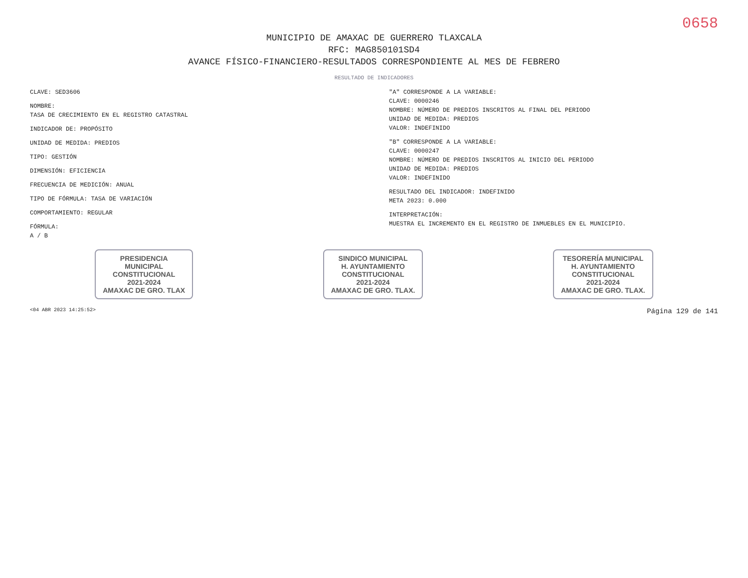0658
MUNICIPIO DE AMAXAC DE GUERRERO TLAXCALA
RFC: MAG850101SD4
AVANCE FÍSICO-FINANCIERO-RESULTADOS CORRESPONDIENTE AL MES DE FEBRERO
RESULTADO DE INDICADORES
CLAVE: SED3606
NOMBRE:
TASA DE CRECIMIENTO EN EL REGISTRO CATASTRAL
INDICADOR DE: PROPÓSITO
UNIDAD DE MEDIDA: PREDIOS
TIPO: GESTIÓN
DIMENSIÓN: EFICIENCIA
FRECUENCIA DE MEDICIÓN: ANUAL
TIPO DE FÓRMULA: TASA DE VARIACIÓN
COMPORTAMIENTO: REGULAR
FÓRMULA:
A / B
"A" CORRESPONDE A LA VARIABLE:
CLAVE: 0000246
NOMBRE: NÚMERO DE PREDIOS INSCRITOS AL FINAL DEL PERIODO
UNIDAD DE MEDIDA: PREDIOS
VALOR: INDEFINIDO
"B" CORRESPONDE A LA VARIABLE:
CLAVE: 0000247
NOMBRE: NÚMERO DE PREDIOS INSCRITOS AL INICIO DEL PERIODO
UNIDAD DE MEDIDA: PREDIOS
VALOR: INDEFINIDO
RESULTADO DEL INDICADOR: INDEFINIDO
META 2023: 0.000
INTERPRETACIÓN:
MUESTRA EL INCREMENTO EN EL REGISTRO DE INMUEBLES EN EL MUNICIPIO.
PRESIDENCIA
MUNICIPAL
CONSTITUCIONAL
2021-2024
AMAXAC DE GRO. TLAX
SINDICO MUNICIPAL
H. AYUNTAMIENTO
CONSTITUCIONAL
2021-2024
AMAXAC DE GRO. TLAX.
TESORERÍA MUNICIPAL
H. AYUNTAMIENTO
CONSTITUCIONAL
2021-2024
AMAXAC DE GRO. TLAX.
<04 ABR 2023 14:25:52> Página 129 de 141